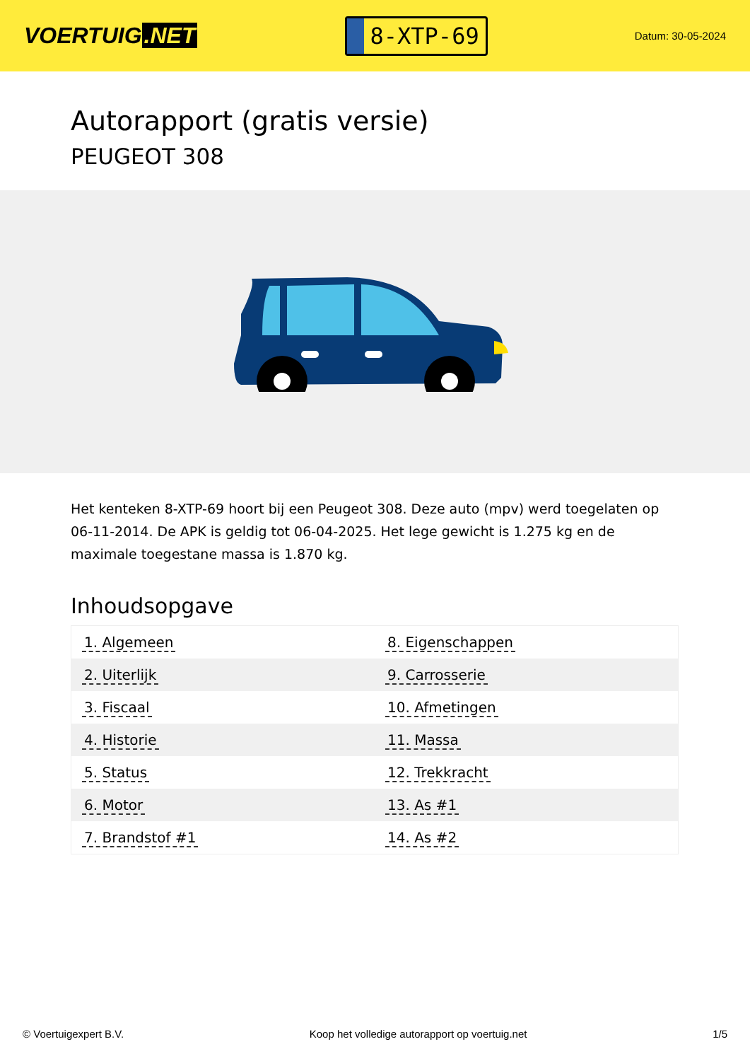VOERTUIG.NET
8-XTP-69
Datum: 30-05-2024
Autorapport (gratis versie)
PEUGEOT 308
Het kenteken 8-XTP-69 hoort bij een Peugeot 308. Deze auto (mpv) werd toegelaten op 06-11-2014. De APK is geldig tot 06-04-2025. Het lege gewicht is 1.275 kg en de maximale toegestane massa is 1.870 kg.
Inhoudsopgave
| 1. Algemeen | 8. Eigenschappen |
| 2. Uiterlijk | 9. Carrosserie |
| 3. Fiscaal | 10. Afmetingen |
| 4. Historie | 11. Massa |
| 5. Status | 12. Trekkracht |
| 6. Motor | 13. As #1 |
| 7. Brandstof #1 | 14. As #2 |
© Voertuigexpert B.V. Koop het volledige autorapport op voertuig.net 1/5